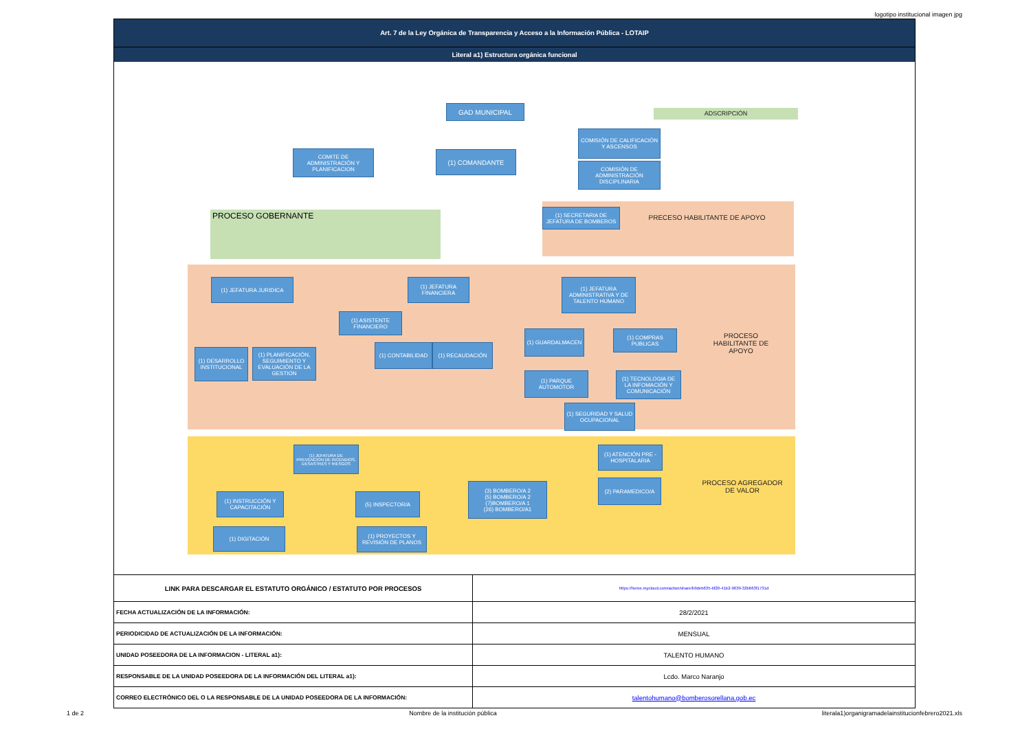logotipo institucional imagen jpg
Art. 7 de la Ley Orgánica de Transparencia y Acceso a la Información Pública - LOTAIP
Literal a1) Estructura orgánica funcional
GAD MUNICIPAL
ADSCRIPCIÓN
COMITE DE ADMINISTRACIÓN Y PLANIFICACION
(1) COMANDANTE
COMISIÓN DE CALIFICACIÓN Y ASCENSOS
COMISIÓN DE ADMINISTRACIÓN DISCIPLINARIA
PROCESO GOBERNANTE
(1) SECRETARIA DE JEFATURA DE BOMBEROS
PRECESO HABILITANTE DE APOYO
(1) JEFATURA JURIDICA
(1) DESARROLLO INSTITUCIONAL
(1) PLANIFICACIÓN, SEGUIMIENTO Y EVALUACIÓN DE LA GESTION
(1) JEFATURA FINANCIERA
(1) ASISTENTE FINANCIERO
(1) CONTABILIDAD (1) RECAUDACIÓN
(1) JEFATURA ADMINISTRATIVA Y DE TALENTO HUMANO
(1) GUARDALMACEN
(1) COMPRAS PUBLICAS
(1) PARQUE AUTOMOTOR
(1) TECNOLOGIA DE LA INFOMACIÓN Y COMUNICACIÓN
(1) SEGURIDAD Y SALUD OCUPACIONAL
PROCESO HABILITANTE DE APOYO
(1) JEFATURA DE PREVENCION DE INCENDIOS, DESASTRES Y RIESGOS
(1) INSTRUCCIÓN Y CAPACITACIÓN
(5) INSPECTOR/A
(1) DIGITACIÓN
(1) PROYECTOS Y REVISIÓN DE PLANOS
(3) BOMBERO/A 2
(5) BOMBERO/A 2
(7)BOMBERO/A 1
(26) BOMBERO/A1
(1) ATENCIÓN PRE - HOSPITALARIA
(2) PARAMEDICO/A
PROCESO AGREGADOR DE VALOR
| LINK PARA DESCARGAR EL ESTATUTO ORGÁNICO / ESTATUTO POR PROCESOS | | https://home.mycloud.com/action/share/b9deb635-bf20-41b2-9639-32b663f1731d |
| FECHA ACTUALIZACIÓN DE LA INFORMACIÓN: | 28/2/2021 | |
| PERIODICIDAD DE ACTUALIZACIÓN DE LA INFORMACIÓN: | MENSUAL | |
| UNIDAD POSEEDORA DE LA INFORMACION - LITERAL a1): | TALENTO HUMANO | |
| RESPONSABLE DE LA UNIDAD POSEEDORA DE LA INFORMACIÓN DEL LITERAL a1): | Lcdo. Marco Naranjo | |
| CORREO ELECTRÓNICO DEL O LA RESPONSABLE DE LA UNIDAD POSEEDORA DE LA INFORMACIÓN: | talentohumano@bomberosorellana.gob.ec | |
1 de 2 Nombre de la institución pública literala1)organigramadelainstitucionfebrero2021.xls